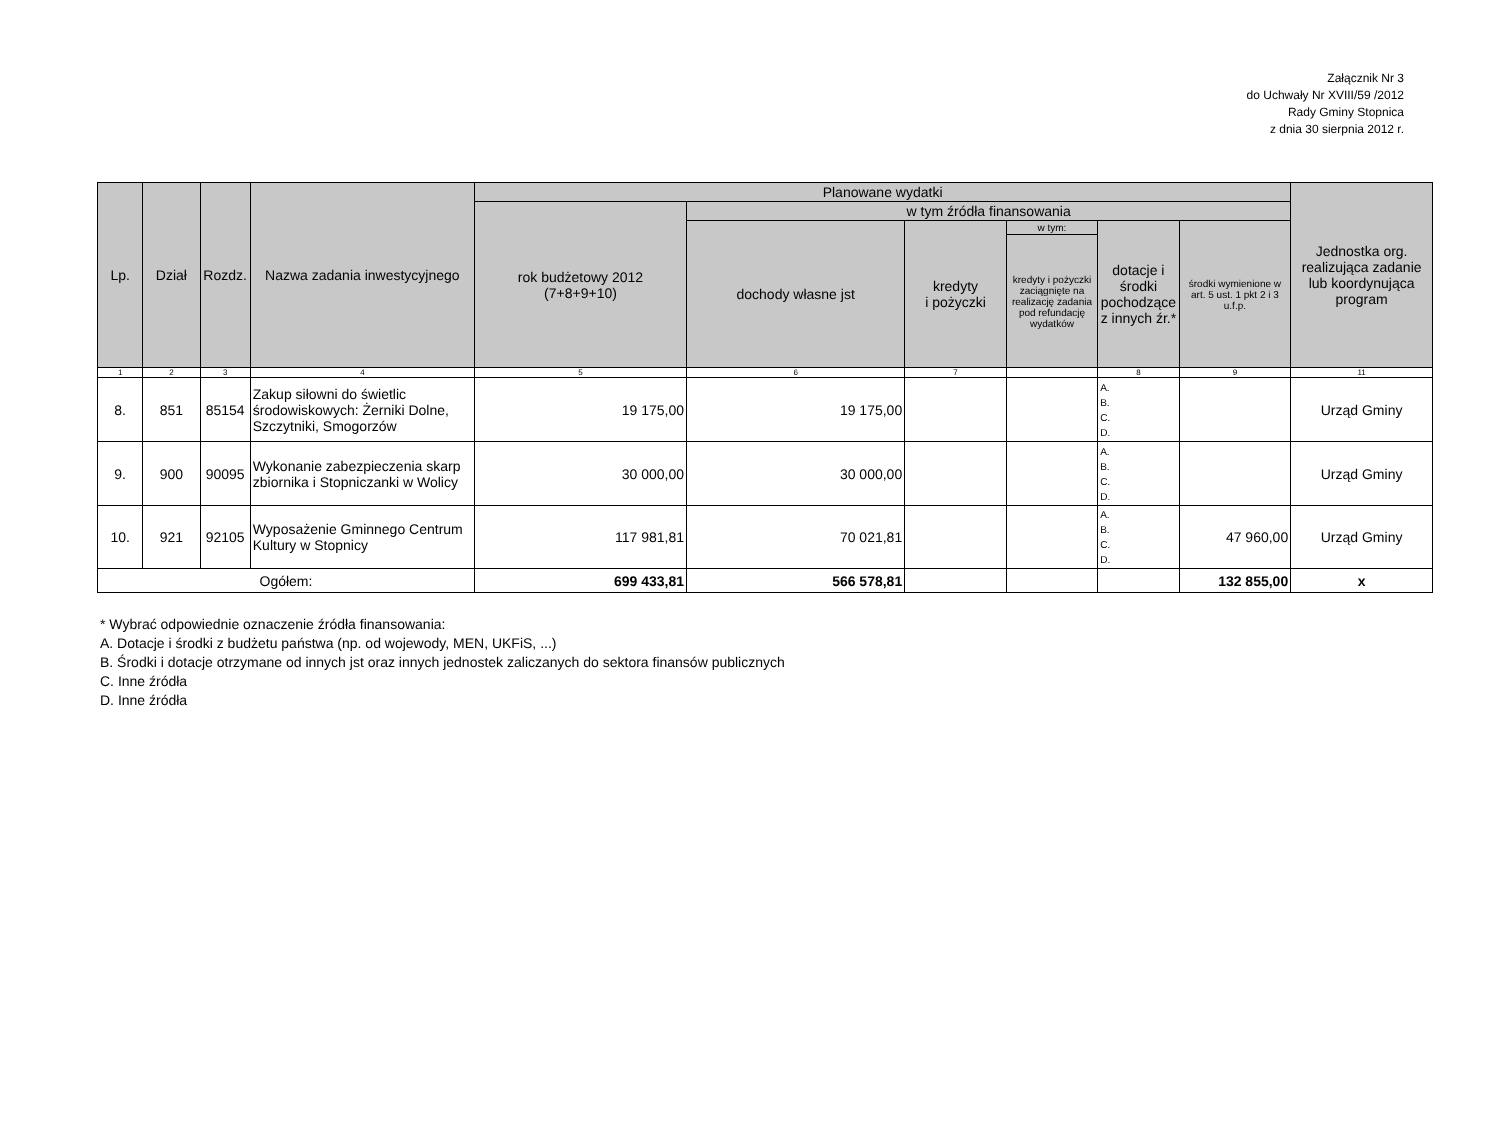Załącznik Nr 3
do Uchwały Nr XVIII/59 /2012
Rady Gminy Stopnica
z dnia 30 sierpnia 2012 r.
| Lp. | Dział | Rozdz. | Nazwa zadania inwestycyjnego | Planowane wydatki | | | | | | Jednostka org. realizująca zadanie lub koordynująca program |
| --- | --- | --- | --- | --- | --- | --- | --- | --- | --- | --- |
| | | | | rok budżetowy 2012 (7+8+9+10) | w tym źródła finansowania | | | | | |
| | | | | | dochody własne jst | kredyty i pożyczki | w tym: | dotacje i środki pochodzące z innych źr.* | środki wymienione w art. 5 ust. 1 pkt 2 i 3 u.f.p. | |
| | | | | | | | kredyty i pożyczki zaciągnięte na realizację zadania pod refundację wydatków | | | |
| 1 | 2 | 3 | 4 | 5 | 6 | 7 | | 8 | 9 | 11 |
| 8. | 851 | 85154 | Zakup siłowni do świetlic środowiskowych: Żerniki Dolne, Szczytniki, Smogorzów | 19 175,00 | 19 175,00 | | | A. B. C. D. | | Urząd Gminy |
| 9. | 900 | 90095 | Wykonanie zabezpieczenia skarp zbiornika i Stopniczanki w Wolicy | 30 000,00 | 30 000,00 | | | A. B. C. D. | | Urząd Gminy |
| 10. | 921 | 92105 | Wyposażenie Gminnego Centrum Kultury w Stopnicy | 117 981,81 | 70 021,81 | | | A. B. C. D. | 47 960,00 | Urząd Gminy |
| Ogółem: | | | | 699 433,81 | 566 578,81 | | | | 132 855,00 | x |
* Wybrać odpowiednie oznaczenie źródła finansowania:
A. Dotacje i środki z budżetu państwa (np. od wojewody, MEN, UKFiS, ...)
B. Środki i dotacje otrzymane od innych jst oraz innych jednostek zaliczanych do sektora finansów publicznych
C. Inne źródła
D. Inne źródła